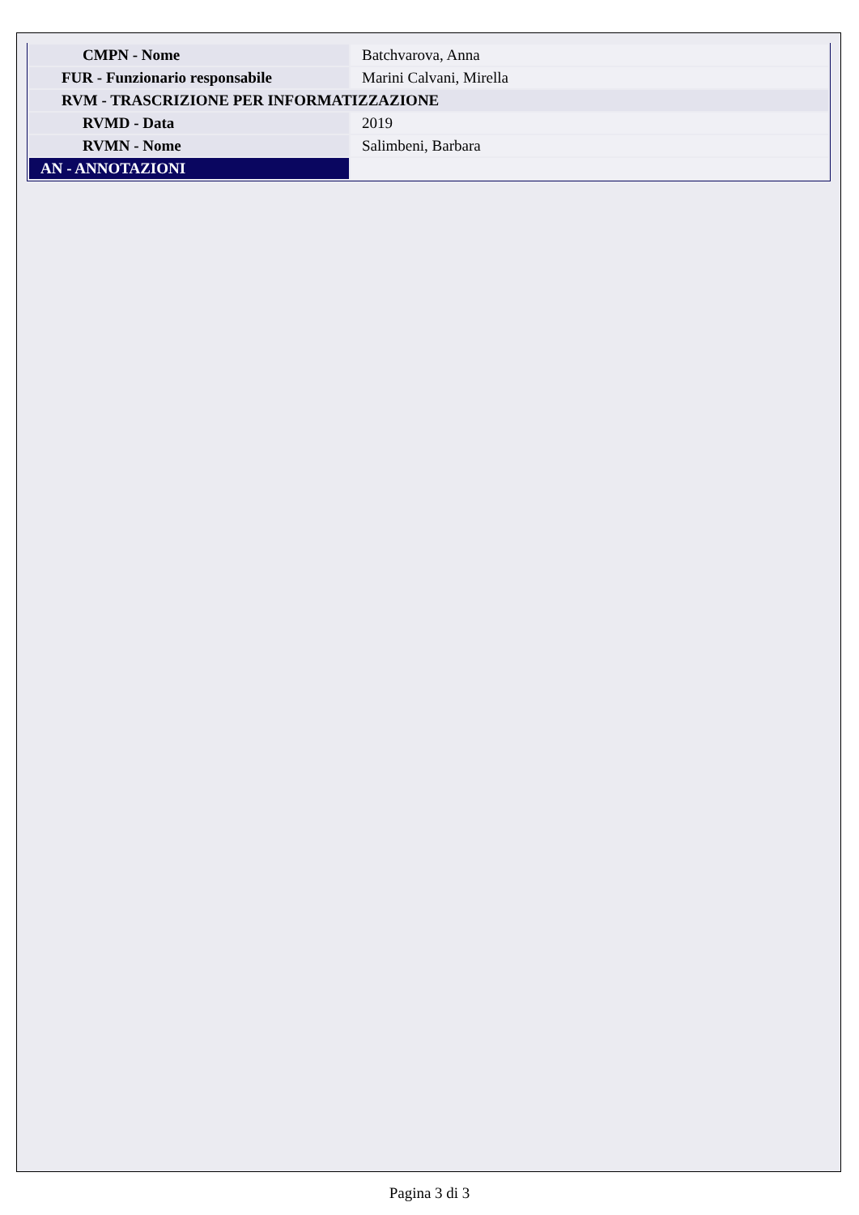| CMPN - Nome | Batchvarova, Anna |
| FUR - Funzionario responsabile | Marini Calvani, Mirella |
| RVM - TRASCRIZIONE PER INFORMATIZZAZIONE | |
| RVMD - Data | 2019 |
| RVMN - Nome | Salimbeni, Barbara |
| AN - ANNOTAZIONI | |
Pagina 3 di 3